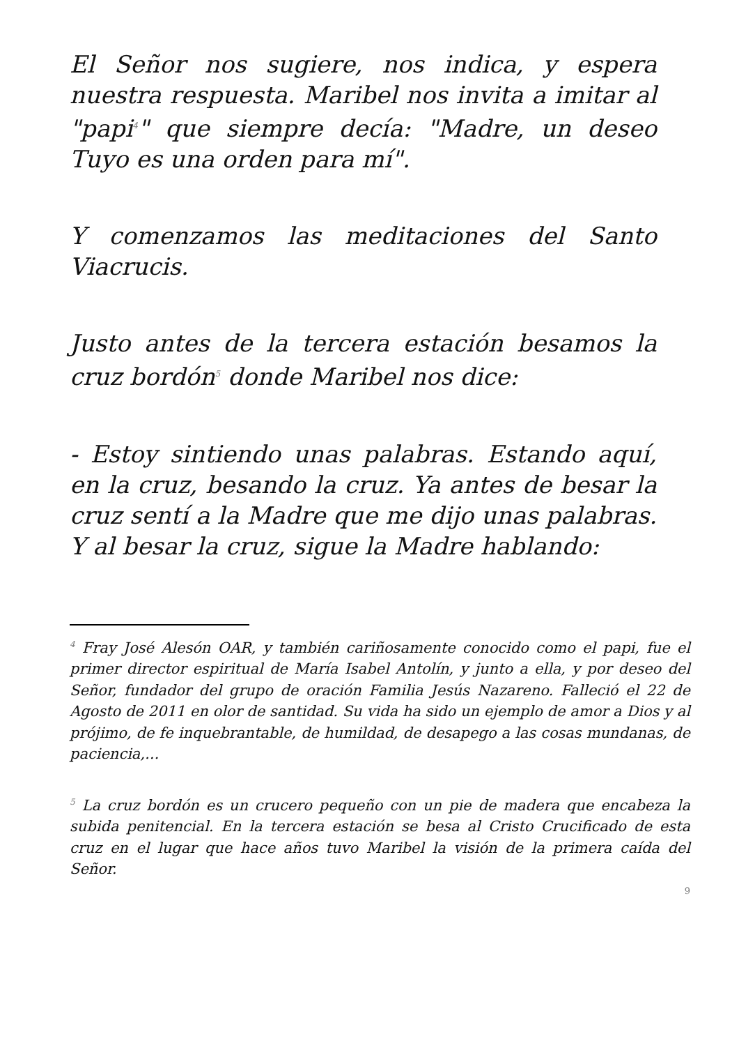El Señor nos sugiere, nos indica, y espera nuestra respuesta. Maribel nos invita a imitar al "papi<sup>4</sup>" que siempre decía: "Madre, un deseo Tuyo es una orden para mí".
Y comenzamos las meditaciones del Santo Viacrucis.
Justo antes de la tercera estación besamos la cruz bordón<sup>5</sup> donde Maribel nos dice:
- Estoy sintiendo unas palabras. Estando aquí, en la cruz, besando la cruz. Ya antes de besar la cruz sentí a la Madre que me dijo unas palabras. Y al besar la cruz, sigue la Madre hablando:
<sup>4</sup> Fray José Alesón OAR, y también cariñosamente conocido como el papi, fue el primer director espiritual de María Isabel Antolín, y junto a ella, y por deseo del Señor, fundador del grupo de oración Familia Jesús Nazareno. Falleció el 22 de Agosto de 2011 en olor de santidad. Su vida ha sido un ejemplo de amor a Dios y al prójimo, de fe inquebrantable, de humildad, de desapego a las cosas mundanas, de paciencia,...
<sup>5</sup> La cruz bordón es un crucero pequeño con un pie de madera que encabeza la subida penitencial. En la tercera estación se besa al Cristo Crucificado de esta cruz en el lugar que hace años tuvo Maribel la visión de la primera caída del Señor.
9